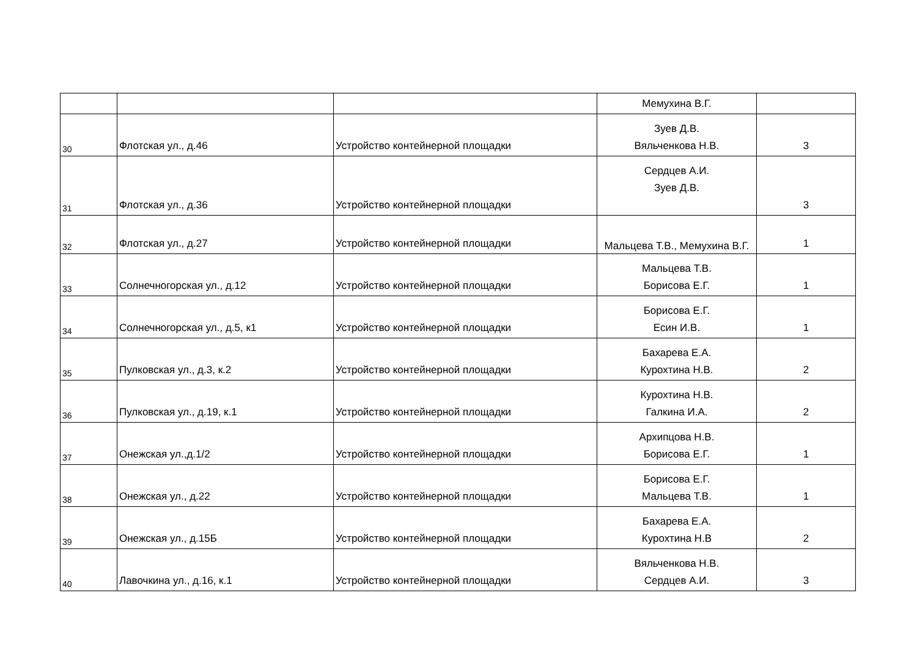| | | | Мемухина В.Г. | |
| 30 | Флотская ул., д.46 | Устройство контейнерной площадки | Зуев Д.В. Вяльченкова Н.В. | 3 |
| 31 | Флотская ул., д.36 | Устройство контейнерной площадки | Сердцев А.И. Зуев Д.В. | 3 |
| 32 | Флотская ул., д.27 | Устройство контейнерной площадки | Мальцева Т.В., Мемухина В.Г. | 1 |
| 33 | Солнечногорская ул., д.12 | Устройство контейнерной площадки | Мальцева Т.В. Борисова Е.Г. | 1 |
| 34 | Солнечногорская ул., д.5, к1 | Устройство контейнерной площадки | Борисова Е.Г. Есин И.В. | 1 |
| 35 | Пулковская ул., д.3, к.2 | Устройство контейнерной площадки | Бахарева Е.А. Курохтина Н.В. | 2 |
| 36 | Пулковская ул., д.19, к.1 | Устройство контейнерной площадки | Курохтина Н.В. Галкина И.А. | 2 |
| 37 | Онежская ул.,д.1/2 | Устройство контейнерной площадки | Архипцова Н.В. Борисова Е.Г. | 1 |
| 38 | Онежская ул., д.22 | Устройство контейнерной площадки | Борисова Е.Г. Мальцева Т.В. | 1 |
| 39 | Онежская ул., д.15Б | Устройство контейнерной площадки | Бахарева Е.А. Курохтина Н.В | 2 |
| 40 | Лавочкина ул., д.16, к.1 | Устройство контейнерной площадки | Вяльченкова Н.В. Сердцев А.И. | 3 |